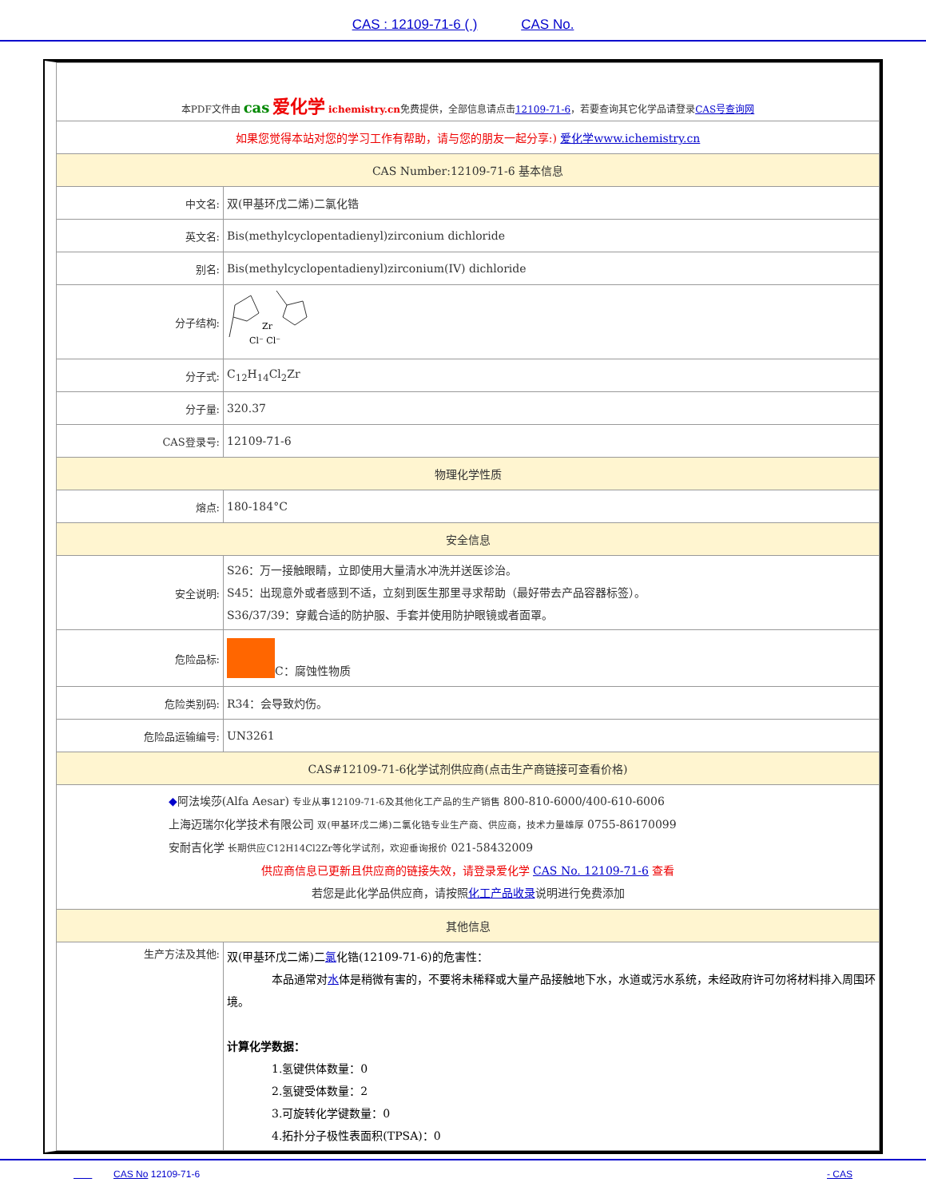CAS : 12109-71-6 ( ) CAS No.
| 本PDF文件由 cas 爱化学 ichemistry.cn 免费提供，全部信息请点击 12109-71-6 ，若要查询其它化学品请登录 CAS号查询网 | |
| 如果您觉得本站对您的学习工作有帮助，请与您的朋友一起分享:) 爱化学www.ichemistry.cn | |
| CAS Number:12109-71-6 基本信息 | |
| 中文名: | 双(甲基环戊二烯)二氯化锆 |
| 英文名: | Bis(methylcyclopentadienyl)zirconium dichloride |
| 别名: | Bis(methylcyclopentadienyl)zirconium(IV) dichloride |
| 分子结构: | Zr Cl⁻ Cl⁻ |
| 分子式: | C<sub>12</sub>H<sub>14</sub>Cl<sub>2</sub>Zr |
| 分子量: | 320.37 |
| CAS登录号: | 12109-71-6 |
| 物理化学性质 | |
| 熔点: | 180-184°C |
| 安全信息 | |
| 安全说明: | S26：万一接触眼睛，立即使用大量清水冲洗并送医诊治。 S45：出现意外或者感到不适，立刻到医生那里寻求帮助（最好带去产品容器标签）。 S36/37/39：穿戴合适的防护服、手套并使用防护眼镜或者面罩。 |
| 危险品标: | C：腐蚀性物质 |
| 危险类别码: | R34：会导致灼伤。 |
| 危险品运输编号: | UN3261 |
| CAS#12109-71-6化学试剂供应商(点击生产商链接可查看价格) | |
| ◆ 阿法埃莎(Alfa Aesar) 专业从事12109-71-6及其他化工产品的生产销售 800-810-6000/400-610-6006 上海迈瑞尔化学技术有限公司 双(甲基环戊二烯)二氯化锆专业生产商、供应商，技术力量雄厚 0755-86170099 安耐吉化学 长期供应C12H14Cl2Zr等化学试剂，欢迎垂询报价 021-58432009 供应商信息已更新且供应商的链接失效，请登录爱化学 CAS No. 12109-71-6 查看 若您是此化学品供应商，请按照 化工产品收录 说明进行免费添加 | |
| 其他信息 | |
| 生产方法及其他: | 双(甲基环戊二烯)二 氯 化锆(12109-71-6)的危害性： 本品通常对 水 体是稍微有害的，不要将未稀释或大量产品接触地下水，水道或污水系统，未经政府许可勿将材料排入周围环境。 计算化学数据： 1.氢键供体数量：0 2.氢键受体数量：2 3.可旋转化学键数量：0 4.拓扑分子极性表面积(TPSA)：0 |
CAS No 12109-71-6 - CAS